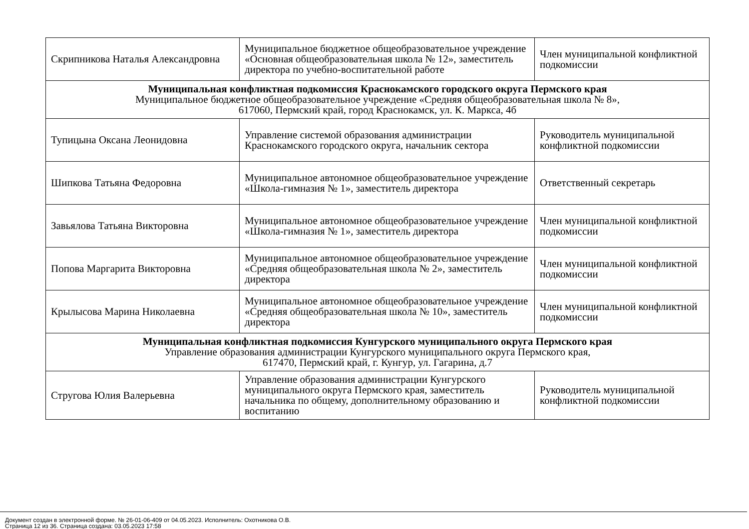| Скрипникова Наталья Александровна | Муниципальное бюджетное общеобразовательное учреждение «Основная общеобразовательная школа № 12», заместитель директора по учебно-воспитательной работе | Член муниципальной конфликтной подкомиссии |
| Муниципальная конфликтная подкомиссия Краснокамского городского округа Пермского края Муниципальное бюджетное общеобразовательное учреждение «Средняя общеобразовательная школа № 8», 617060, Пермский край, город Краснокамск, ул. К. Маркса, 4б | | |
| Тупицына Оксана Леонидовна | Управление системой образования администрации Краснокамского городского округа, начальник сектора | Руководитель муниципальной конфликтной подкомиссии |
| Шипкова Татьяна Федоровна | Муниципальное автономное общеобразовательное учреждение «Школа-гимназия № 1», заместитель директора | Ответственный секретарь |
| Завьялова Татьяна Викторовна | Муниципальное автономное общеобразовательное учреждение «Школа-гимназия № 1», заместитель директора | Член муниципальной конфликтной подкомиссии |
| Попова Маргарита Викторовна | Муниципальное автономное общеобразовательное учреждение «Средняя общеобразовательная школа № 2», заместитель директора | Член муниципальной конфликтной подкомиссии |
| Крылысова Марина Николаевна | Муниципальное автономное общеобразовательное учреждение «Средняя общеобразовательная школа № 10», заместитель директора | Член муниципальной конфликтной подкомиссии |
| Муниципальная конфликтная подкомиссия Кунгурского муниципального округа Пермского края Управление образования администрации Кунгурского муниципального округа Пермского края, 617470, Пермский край, г. Кунгур, ул. Гагарина, д.7 | | |
| Стругова Юлия Валерьевна | Управление образования администрации Кунгурского муниципального округа Пермского края, заместитель начальника по общему, дополнительному образованию и воспитанию | Руководитель муниципальной конфликтной подкомиссии |
Документ создан в электронной форме. № 26-01-06-409 от 04.05.2023. Исполнитель: Охотникова О.В.
Страница 12 из 36. Страница создана: 03.05.2023 17:58